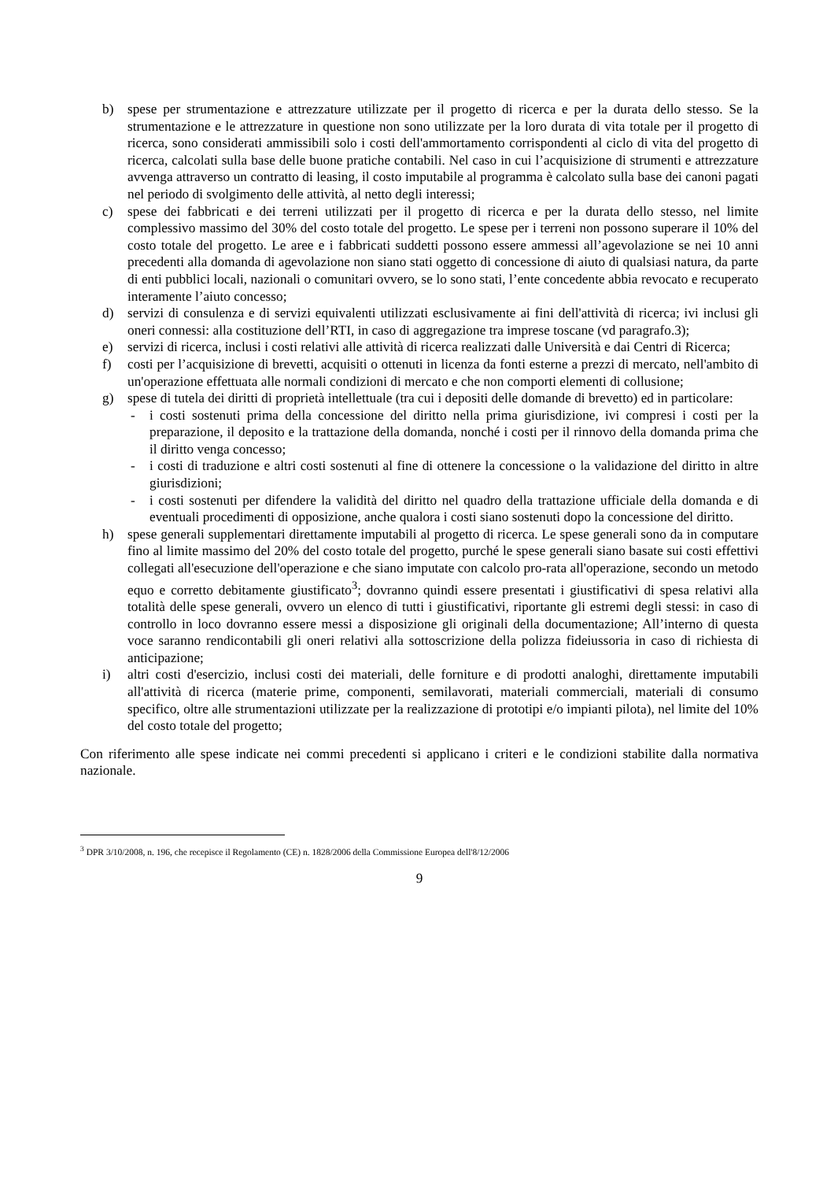b) spese per strumentazione e attrezzature utilizzate per il progetto di ricerca e per la durata dello stesso. Se la strumentazione e le attrezzature in questione non sono utilizzate per la loro durata di vita totale per il progetto di ricerca, sono considerati ammissibili solo i costi dell'ammortamento corrispondenti al ciclo di vita del progetto di ricerca, calcolati sulla base delle buone pratiche contabili. Nel caso in cui l’acquisizione di strumenti e attrezzature avvenga attraverso un contratto di leasing, il costo imputabile al programma è calcolato sulla base dei canoni pagati nel periodo di svolgimento delle attività, al netto degli interessi;
c) spese dei fabbricati e dei terreni utilizzati per il progetto di ricerca e per la durata dello stesso, nel limite complessivo massimo del 30% del costo totale del progetto. Le spese per i terreni non possono superare il 10% del costo totale del progetto. Le aree e i fabbricati suddetti possono essere ammessi all’agevolazione se nei 10 anni precedenti alla domanda di agevolazione non siano stati oggetto di concessione di aiuto di qualsiasi natura, da parte di enti pubblici locali, nazionali o comunitari ovvero, se lo sono stati, l’ente concedente abbia revocato e recuperato interamente l’aiuto concesso;
d) servizi di consulenza e di servizi equivalenti utilizzati esclusivamente ai fini dell'attività di ricerca; ivi inclusi gli oneri connessi: alla costituzione dell’RTI, in caso di aggregazione tra imprese toscane (vd paragrafo.3);
e) servizi di ricerca, inclusi i costi relativi alle attività di ricerca realizzati dalle Università e dai Centri di Ricerca;
f) costi per l’acquisizione di brevetti, acquisiti o ottenuti in licenza da fonti esterne a prezzi di mercato, nell'ambito di un'operazione effettuata alle normali condizioni di mercato e che non comporti elementi di collusione;
g) spese di tutela dei diritti di proprietà intellettuale (tra cui i depositi delle domande di brevetto) ed in particolare:
- i costi sostenuti prima della concessione del diritto nella prima giurisdizione, ivi compresi i costi per la preparazione, il deposito e la trattazione della domanda, nonché i costi per il rinnovo della domanda prima che il diritto venga concesso;
- i costi di traduzione e altri costi sostenuti al fine di ottenere la concessione o la validazione del diritto in altre giurisdizioni;
- i costi sostenuti per difendere la validità del diritto nel quadro della trattazione ufficiale della domanda e di eventuali procedimenti di opposizione, anche qualora i costi siano sostenuti dopo la concessione del diritto.
h) spese generali supplementari direttamente imputabili al progetto di ricerca. Le spese generali sono da in computare fino al limite massimo del 20% del costo totale del progetto, purché le spese generali siano basate sui costi effettivi collegati all'esecuzione dell'operazione e che siano imputate con calcolo pro-rata all'operazione, secondo un metodo equo e corretto debitamente giustificato<sup>3</sup>; dovranno quindi essere presentati i giustificativi di spesa relativi alla totalità delle spese generali, ovvero un elenco di tutti i giustificativi, riportante gli estremi degli stessi: in caso di controllo in loco dovranno essere messi a disposizione gli originali della documentazione; All’interno di questa voce saranno rendicontabili gli oneri relativi alla sottoscrizione della polizza fideiussoria in caso di richiesta di anticipazione;
i) altri costi d'esercizio, inclusi costi dei materiali, delle forniture e di prodotti analoghi, direttamente imputabili all'attività di ricerca (materie prime, componenti, semilavorati, materiali commerciali, materiali di consumo specifico, oltre alle strumentazioni utilizzate per la realizzazione di prototipi e/o impianti pilota), nel limite del 10% del costo totale del progetto;
Con riferimento alle spese indicate nei commi precedenti si applicano i criteri e le condizioni stabilite dalla normativa nazionale.
<sup>3</sup> DPR 3/10/2008, n. 196, che recepisce il Regolamento (CE) n. 1828/2006 della Commissione Europea dell'8/12/2006
9